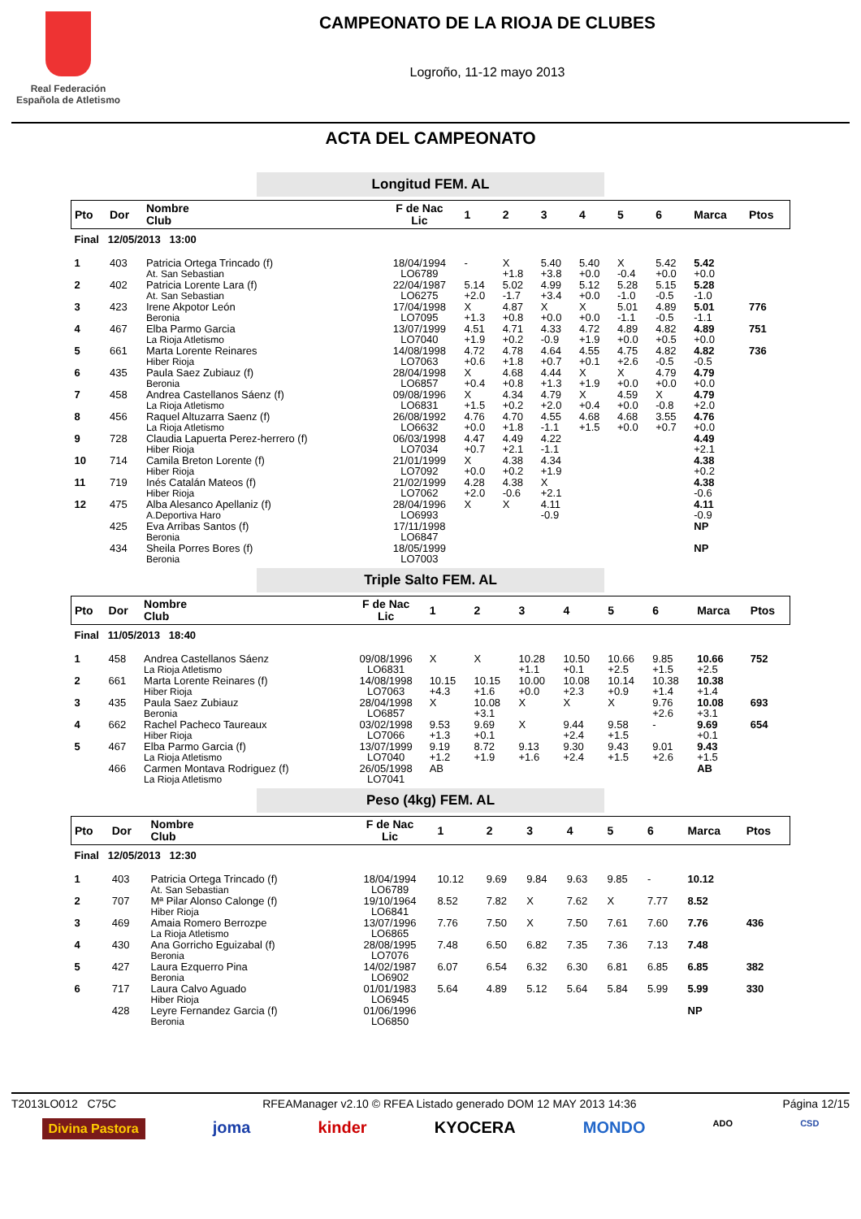Real Federación
Española de Atletismo
CAMPEONATO DE LA RIOJA DE CLUBES
Logroño, 11-12 mayo 2013
ACTA DEL CAMPEONATO
Longitud FEM. AL
| Pto | Dor | Nombre Club | F de Nac Lic | 1 | 2 | 3 | 4 | 5 | 6 | Marca | Ptos |
| --- | --- | --- | --- | --- | --- | --- | --- | --- | --- | --- | --- |
| Final 12/05/2013 13:00 | | | | | | | | | | | |
| 1 | 403 | Patricia Ortega Trincado (f) At. San Sebastian | 18/04/1994 LO6789 | - | X +1.8 | 5.40 +3.8 | 5.40 +0.0 | X -0.4 | 5.42 +0.0 | 5.42 +0.0 | |
| 2 | 402 | Patricia Lorente Lara (f) At. San Sebastian | 22/04/1987 LO6275 | 5.14 +2.0 | 5.02 -1.7 | 4.99 +3.4 | 5.12 +0.0 | 5.28 -1.0 | 5.15 -0.5 | 5.28 -1.0 | |
| 3 | 423 | Irene Akpotor León Beronia | 17/04/1998 LO7095 | X +1.3 | 4.87 +0.8 | X +0.0 | X +0.0 | 5.01 -1.1 | 4.89 -0.5 | 5.01 -1.1 | 776 |
| 4 | 467 | Elba Parmo Garcia La Rioja Atletismo | 13/07/1999 LO7040 | 4.51 +1.9 | 4.71 +0.2 | 4.33 -0.9 | 4.72 +1.9 | 4.89 +0.0 | 4.82 +0.5 | 4.89 +0.0 | 751 |
| 5 | 661 | Marta Lorente Reinares Hiber Rioja | 14/08/1998 LO7063 | 4.72 +0.6 | 4.78 +1.8 | 4.64 +0.7 | 4.55 +0.1 | 4.75 +2.6 | 4.82 -0.5 | 4.82 -0.5 | 736 |
| 6 | 435 | Paula Saez Zubiauz (f) Beronia | 28/04/1998 LO6857 | X +0.4 | 4.68 +0.8 | 4.44 +1.3 | X +1.9 | X +0.0 | 4.79 +0.0 | 4.79 +0.0 | |
| 7 | 458 | Andrea Castellanos Sáenz (f) La Rioja Atletismo | 09/08/1996 LO6831 | X +1.5 | 4.34 +0.2 | 4.79 +2.0 | X +0.4 | 4.59 +0.0 | X -0.8 | 4.79 +2.0 | |
| 8 | 456 | Raquel Altuzarra Saenz (f) La Rioja Atletismo | 26/08/1992 LO6632 | 4.76 +0.0 | 4.70 +1.8 | 4.55 -1.1 | 4.68 +1.5 | 4.68 +0.0 | 3.55 +0.7 | 4.76 +0.0 | |
| 9 | 728 | Claudia Lapuerta Perez-herrero (f) Hiber Rioja | 06/03/1998 LO7034 | 4.47 +0.7 | 4.49 +2.1 | 4.22 -1.1 | | | | 4.49 +2.1 | |
| 10 | 714 | Camila Breton Lorente (f) Hiber Rioja | 21/01/1999 LO7092 | X +0.0 | 4.38 +0.2 | 4.34 +1.9 | | | | 4.38 +0.2 | |
| 11 | 719 | Inés Catalán Mateos (f) Hiber Rioja | 21/02/1999 LO7062 | 4.28 +2.0 | 4.38 -0.6 | X +2.1 | | | | 4.38 -0.6 | |
| 12 | 475 | Alba Alesanco Apellaniz (f) A.Deportiva Haro | 28/04/1996 LO6993 | X | X | 4.11 -0.9 | | | | 4.11 -0.9 | |
| | 425 | Eva Arribas Santos (f) Beronia | 17/11/1998 LO6847 | | | | | | | NP | |
| | 434 | Sheila Porres Bores (f) Beronia | 18/05/1999 LO7003 | | | | | | | NP | |
Triple Salto FEM. AL
| Pto | Dor | Nombre Club | F de Nac Lic | 1 | 2 | 3 | 4 | 5 | 6 | Marca | Ptos |
| --- | --- | --- | --- | --- | --- | --- | --- | --- | --- | --- | --- |
| Final 11/05/2013 18:40 | | | | | | | | | | | |
| 1 | 458 | Andrea Castellanos Sáenz La Rioja Atletismo | 09/08/1996 LO6831 | X | X | 10.28 +1.1 | 10.50 +0.1 | 10.66 +2.5 | 9.85 +1.5 | 10.66 +2.5 | 752 |
| 2 | 661 | Marta Lorente Reinares (f) Hiber Rioja | 14/08/1998 LO7063 | 10.15 +4.3 | 10.15 +1.6 | 10.00 +0.0 | 10.08 +2.3 | 10.14 +0.9 | 10.38 +1.4 | 10.38 +1.4 | |
| 3 | 435 | Paula Saez Zubiauz Beronia | 28/04/1998 LO6857 | X | 10.08 +3.1 | X | X | X | 9.76 +2.6 | 10.08 +3.1 | 693 |
| 4 | 662 | Rachel Pacheco Taureaux Hiber Rioja | 03/02/1998 LO7066 | 9.53 +1.3 | 9.69 +0.1 | X | 9.44 +2.4 | 9.58 +1.5 | - | 9.69 +0.1 | 654 |
| 5 | 467 | Elba Parmo Garcia (f) La Rioja Atletismo | 13/07/1999 LO7040 | 9.19 +1.2 | 8.72 +1.9 | 9.13 +1.6 | 9.30 +2.4 | 9.43 +1.5 | 9.01 +2.6 | 9.43 +1.5 | |
| | 466 | Carmen Montava Rodriguez (f) La Rioja Atletismo | 26/05/1998 LO7041 | AB | | | | | | AB | |
Peso (4kg) FEM. AL
| Pto | Dor | Nombre Club | F de Nac Lic | 1 | 2 | 3 | 4 | 5 | 6 | Marca | Ptos |
| --- | --- | --- | --- | --- | --- | --- | --- | --- | --- | --- | --- |
| Final 12/05/2013 12:30 | | | | | | | | | | | |
| 1 | 403 | Patricia Ortega Trincado (f) At. San Sebastian | 18/04/1994 LO6789 | 10.12 | 9.69 | 9.84 | 9.63 | 9.85 | - | 10.12 | |
| 2 | 707 | Mª Pilar Alonso Calonge (f) Hiber Rioja | 19/10/1964 LO6841 | 8.52 | 7.82 | X | 7.62 | X | 7.77 | 8.52 | |
| 3 | 469 | Amaia Romero Berrozpe La Rioja Atletismo | 13/07/1996 LO6865 | 7.76 | 7.50 | X | 7.50 | 7.61 | 7.60 | 7.76 | 436 |
| 4 | 430 | Ana Gorricho Eguizabal (f) Beronia | 28/08/1995 LO7076 | 7.48 | 6.50 | 6.82 | 7.35 | 7.36 | 7.13 | 7.48 | |
| 5 | 427 | Laura Ezquerro Pina Beronia | 14/02/1987 LO6902 | 6.07 | 6.54 | 6.32 | 6.30 | 6.81 | 6.85 | 6.85 | 382 |
| 6 | 717 | Laura Calvo Aguado Hiber Rioja | 01/01/1983 LO6945 | 5.64 | 4.89 | 5.12 | 5.64 | 5.84 | 5.99 | 5.99 | 330 |
| | 428 | Leyre Fernandez Garcia (f) Beronia | 01/06/1996 LO6850 | | | | | | | NP | |
T2013LO012 C75C RFEAManager v2.10 © RFEA Listado generado DOM 12 MAY 2013 14:36 Página 12/15
Divina Pastora joma kinder KYOCERA MONDO ADO CSD